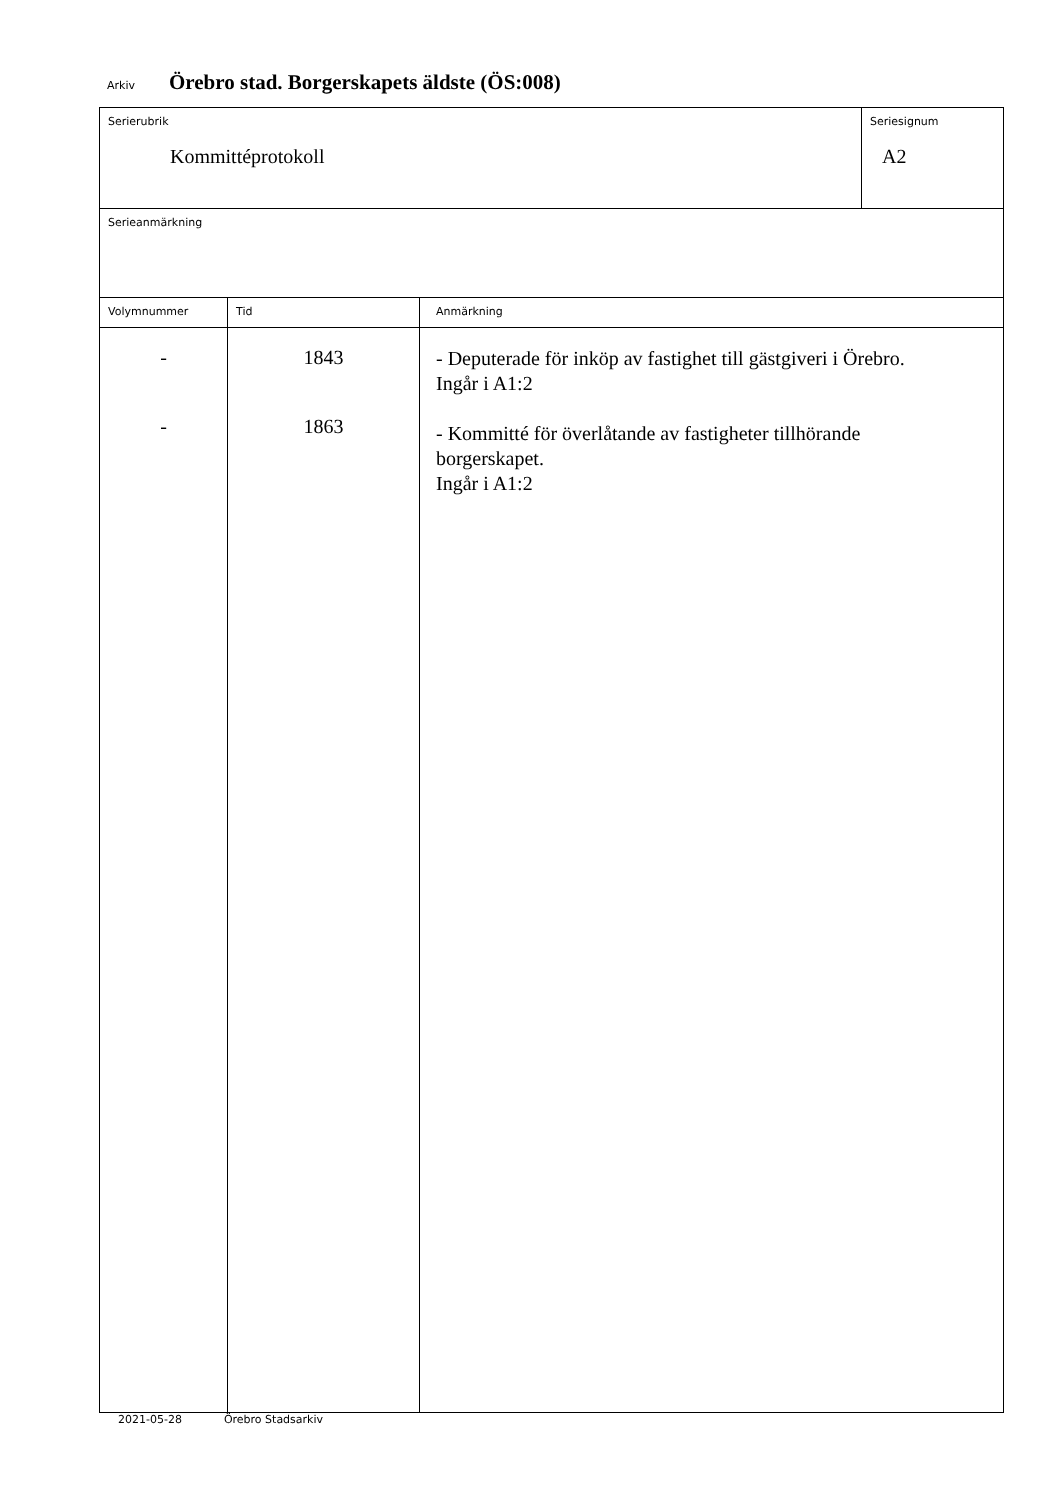Arkiv Örebro stad. Borgerskapets äldste (ÖS:008)
| Serierubrik Kommittéprotokoll | | | Seriesignum A2 |
| Serieanmärkning | | | |
| Volymnummer | Tid | Anmärkning | |
| - - | 1843 1863 | - Deputerade för inköp av fastighet till gästgiveri i Örebro. Ingår i A1:2 - Kommitté för överlåtande av fastigheter tillhörande borgerskapet. Ingår i A1:2 | |
2021-05-28 Örebro Stadsarkiv